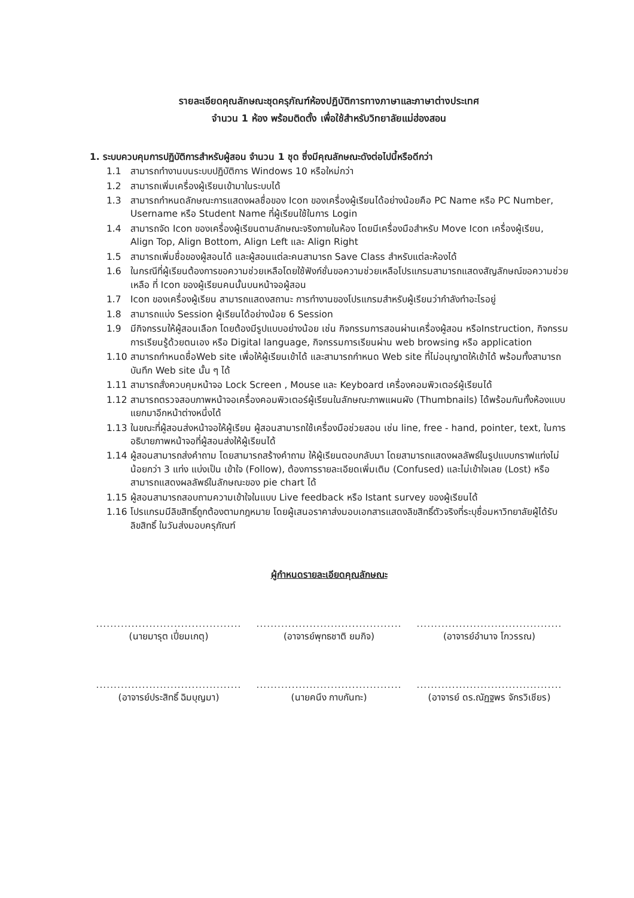รายละเอียดคุณลักษณะชุดครุภัณฑ์ห้องปฏิบัติการทางภาษาและภาษาต่างประเทศ
จำนวน 1 ห้อง พร้อมติดตั้ง เพื่อใช้สำหรับวิทยาลัยแม่ฮ่องสอน
1. ระบบควบคุมการปฏิบัติการสำหรับผู้สอน จำนวน 1 ชุด ซึ่งมีคุณลักษณะดังต่อไปนี้หรือดีกว่า
1.1 สามารถทำงานบนระบบปฏิบัติการ Windows 10 หรือใหม่กว่า
1.2 สามารถเพิ่มเครื่องผู้เรียนเข้ามาในระบบได้
1.3 สามารถกำหนดลักษณะการแสดงผลชื่อของ Icon ของเครื่องผู้เรียนได้อย่างน้อยคือ PC Name หรือ PC Number, Username หรือ Student Name ที่ผู้เรียนใช้ในการ Login
1.4 สามารถจัด Icon ของเครื่องผู้เรียนตามลักษณะจริงภายในห้อง โดยมีเครื่องมือสำหรับ Move Icon เครื่องผู้เรียน, Align Top, Align Bottom, Align Left และ Align Right
1.5 สามารถเพิ่มชื่อของผู้สอนได้ และผู้สอนแต่ละคนสามารถ Save Class สำหรับแต่ละห้องได้
1.6 ในกรณีที่ผู้เรียนต้องการขอความช่วยเหลือโดยใช้ฟังก์ชั่นขอความช่วยเหลือโปรแกรมสามารถแสดงสัญลักษณ์ขอความช่วยเหลือ ที่ Icon ของผู้เรียนคนนั้นบนหน้าจอผู้สอน
1.7 Icon ของเครื่องผู้เรียน สามารถแสดงสถานะ การทำงานของโปรแกรมสำหรับผู้เรียนว่ากำลังทำอะไรอยู่
1.8 สามารถแบ่ง Session ผู้เรียนได้อย่างน้อย 6 Session
1.9 มีกิจกรรมให้ผู้สอนเลือก โดยต้องมีรูปแบบอย่างน้อย เช่น กิจกรรมการสอนผ่านเครื่องผู้สอน หรือInstruction, กิจกรรมการเรียนรู้ด้วยตนเอง หรือ Digital language, กิจกรรมการเรียนผ่าน web browsing หรือ application
1.10 สามารถกำหนดชื่อWeb site เพื่อให้ผู้เรียนเข้าได้ และสามารถกำหนด Web site ที่ไม่อนุญาตให้เข้าได้ พร้อมทั้งสามารถ บันทึก Web site นั้น ๆ ได้
1.11 สามารถสั่งควบคุมหน้าจอ Lock Screen , Mouse และ Keyboard เครื่องคอมพิวเตอร์ผู้เรียนได้
1.12 สามารถตรวจสอบภาพหน้าจอเครื่องคอมพิวเตอร์ผู้เรียนในลักษณะภาพแผนผัง (Thumbnails) ได้พร้อมกันทั้งห้องแบบแยกมาอีกหน้าต่างหนึ่งได้
1.13 ในขณะที่ผู้สอนส่งหน้าจอให้ผู้เรียน ผู้สอนสามารถใช้เครื่องมือช่วยสอน เช่น line, free - hand, pointer, text, ในการอธิบายภาพหน้าจอที่ผู้สอนส่งให้ผู้เรียนได้
1.14 ผู้สอนสามารถส่งคำถาม โดยสามารถสร้างคำถาม ให้ผู้เรียนตอบกลับมา โดยสามารถแสดงผลลัพธ์ในรูปแบบกราฟแท่งไม่น้อยกว่า 3 แท่ง แบ่งเป็น เข้าใจ (Follow), ต้องการรายละเอียดเพิ่มเติม (Confused) และไม่เข้าใจเลย (Lost) หรือสามารถแสดงผลลัพธ์ในลักษณะของ pie chart ได้
1.15 ผู้สอนสามารถสอบถามความเข้าใจในแบบ Live feedback หรือ Istant survey ของผู้เรียนได้
1.16 โปรแกรมมีลิขสิทธิ์ถูกต้องตามกฎหมาย โดยผู้เสนอราคาส่งมอบเอกสารแสดงลิขสิทธิ์ตัวจริงที่ระบุชื่อมหาวิทยาลัยผู้ได้รับลิขสิทธิ์ ในวันส่งมอบครุภัณฑ์
ผู้กำหนดรายละเอียดคุณลักษณะ
.........................................
(นายมารุต เปี่ยมเกตุ)
.........................................
(อาจารย์พุทธชาติ ยมกิจ)
.........................................
(อาจารย์อำนาจ โกวรรณ)
.........................................
(อาจารย์ประสิทธิ์ ฉิมบุญมา)
.........................................
(นายคนึง กาบกันทะ)
.........................................
(อาจารย์ ดร.ณัฏฐพร จักรวิเชียร)